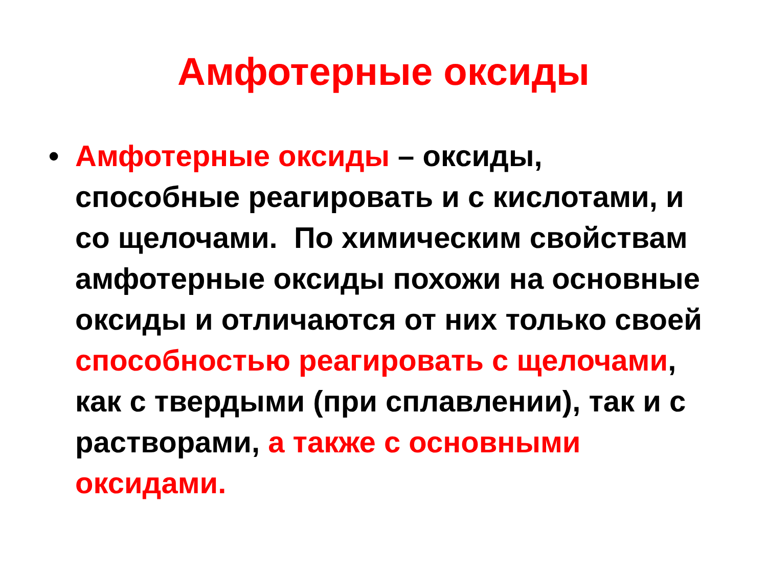Амфотерные оксиды
• Амфотерные оксиды – оксиды, способные реагировать и с кислотами, и со щелочами. По химическим свойствам амфотерные оксиды похожи на основные оксиды и отличаются от них только своей способностью реагировать с щелочами, как с твердыми (при сплавлении), так и с растворами, а также с основными оксидами.